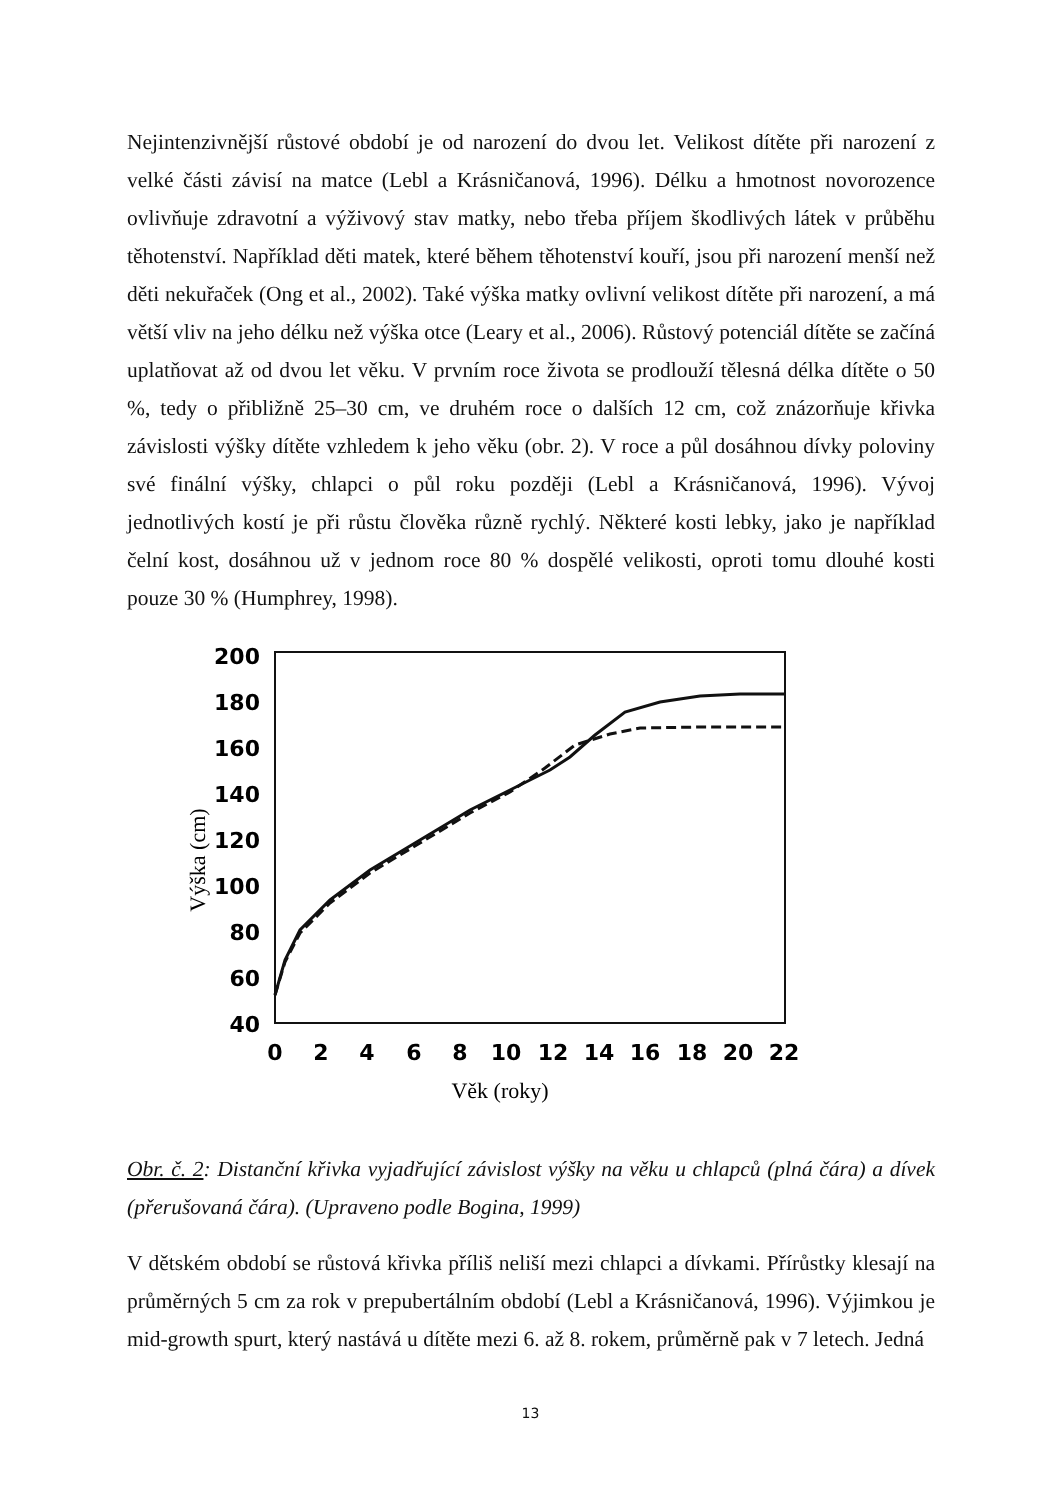Nejintenzivnější růstové období je od narození do dvou let. Velikost dítěte při narození z velké části závisí na matce (Lebl a Krásničanová, 1996). Délku a hmotnost novorozence ovlivňuje zdravotní a výživový stav matky, nebo třeba příjem škodlivých látek v průběhu těhotenství. Například děti matek, které během těhotenství kouří, jsou při narození menší než děti nekuřaček (Ong et al., 2002). Také výška matky ovlivní velikost dítěte při narození, a má větší vliv na jeho délku než výška otce (Leary et al., 2006). Růstový potenciál dítěte se začíná uplatňovat až od dvou let věku. V prvním roce života se prodlouží tělesná délka dítěte o 50 %, tedy o přibližně 25–30 cm, ve druhém roce o dalších 12 cm, což znázorňuje křivka závislosti výšky dítěte vzhledem k jeho věku (obr. 2). V roce a půl dosáhnou dívky poloviny své finální výšky, chlapci o půl roku později (Lebl a Krásničanová, 1996). Vývoj jednotlivých kostí je při růstu člověka různě rychlý. Některé kosti lebky, jako je například čelní kost, dosáhnou už v jednom roce 80 % dospělé velikosti, oproti tomu dlouhé kosti pouze 30 % (Humphrey, 1998).
200
180
160
140
120
100
80
60
40
0
2
4
6
8
10
12
14
16
18
20
22
Věk (roky)
Výška (cm)
Obr. č. 2: Distanční křivka vyjadřující závislost výšky na věku u chlapců (plná čára) a dívek (přerušovaná čára). (Upraveno podle Bogina, 1999)
V dětském období se růstová křivka příliš neliší mezi chlapci a dívkami. Přírůstky klesají na průměrných 5 cm za rok v prepubertálním období (Lebl a Krásničanová, 1996). Výjimkou je mid-growth spurt, který nastává u dítěte mezi 6. až 8. rokem, průměrně pak v 7 letech. Jedná
13